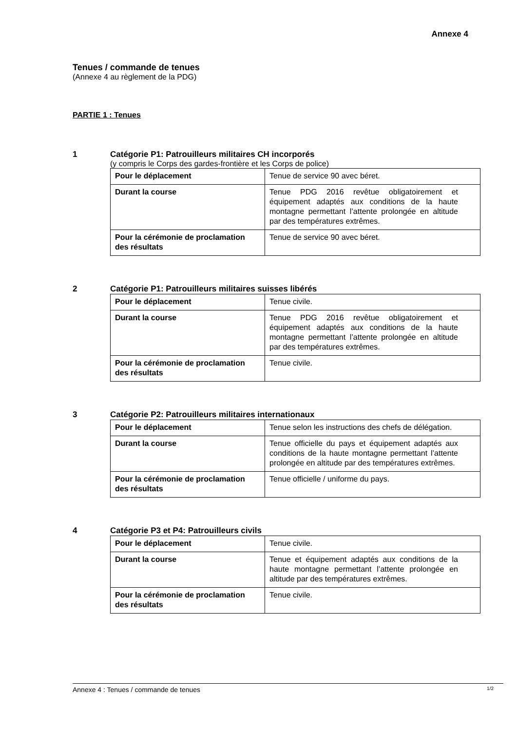Annexe 4
Tenues / commande de tenues
(Annexe 4 au règlement de la PDG)
PARTIE 1 : Tenues
1 Catégorie P1: Patrouilleurs militaires CH incorporés
(y compris le Corps des gardes-frontière et les Corps de police)
| Pour le déplacement | Tenue de service 90 avec béret. |
| Durant la course | Tenue PDG 2016 revêtue obligatoirement et équipement adaptés aux conditions de la haute montagne permettant l’attente prolongée en altitude par des températures extrêmes. |
| Pour la cérémonie de proclamation des résultats | Tenue de service 90 avec béret. |
2 Catégorie P1: Patrouilleurs militaires suisses libérés
| Pour le déplacement | Tenue civile. |
| Durant la course | Tenue PDG 2016 revêtue obligatoirement et équipement adaptés aux conditions de la haute montagne permettant l’attente prolongée en altitude par des températures extrêmes. |
| Pour la cérémonie de proclamation des résultats | Tenue civile. |
3 Catégorie P2: Patrouilleurs militaires internationaux
| Pour le déplacement | Tenue selon les instructions des chefs de délégation. |
| Durant la course | Tenue officielle du pays et équipement adaptés aux conditions de la haute montagne permettant l’attente prolongée en altitude par des températures extrêmes. |
| Pour la cérémonie de proclamation des résultats | Tenue officielle / uniforme du pays. |
4 Catégorie P3 et P4: Patrouilleurs civils
| Pour le déplacement | Tenue civile. |
| Durant la course | Tenue et équipement adaptés aux conditions de la haute montagne permettant l’attente prolongée en altitude par des températures extrêmes. |
| Pour la cérémonie de proclamation des résultats | Tenue civile. |
Annexe 4 : Tenues / commande de tenues 1/2